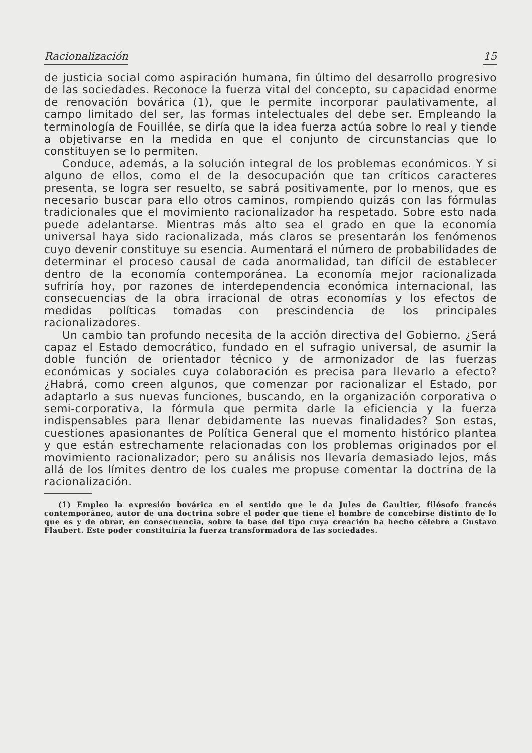Racionalización 15
de justicia social como aspiración humana, fin último del desarrollo progresivo de las sociedades. Reconoce la fuerza vital del concepto, su capacidad enorme de renovación bovárica (1), que le permite incorporar paulativamente, al campo limitado del ser, las formas intelectuales del debe ser. Empleando la terminología de Fouillée, se diría que la idea fuerza actúa sobre lo real y tiende a objetivarse en la medida en que el conjunto de circunstancias que lo constituyen se lo permiten.
Conduce, además, a la solución integral de los problemas económicos. Y si alguno de ellos, como el de la desocupación que tan críticos caracteres presenta, se logra ser resuelto, se sabrá positivamente, por lo menos, que es necesario buscar para ello otros caminos, rompiendo quizás con las fórmulas tradicionales que el movimiento racionalizador ha respetado. Sobre esto nada puede adelantarse. Mientras más alto sea el grado en que la economía universal haya sido racionalizada, más claros se presentarán los fenómenos cuyo devenir constituye su esencia. Aumentará el número de probabilidades de determinar el proceso causal de cada anormalidad, tan difícil de establecer dentro de la economía contemporánea. La economía mejor racionalizada sufriría hoy, por razones de interdependencia económica internacional, las consecuencias de la obra irracional de otras economías y los efectos de medidas políticas tomadas con prescindencia de los principales racionalizadores.
Un cambio tan profundo necesita de la acción directiva del Gobierno. ¿Será capaz el Estado democrático, fundado en el sufragio universal, de asumir la doble función de orientador técnico y de armonizador de las fuerzas económicas y sociales cuya colaboración es precisa para llevarlo a efecto? ¿Habrá, como creen algunos, que comenzar por racionalizar el Estado, por adaptarlo a sus nuevas funciones, buscando, en la organización corporativa o semi-corporativa, la fórmula que permita darle la eficiencia y la fuerza indispensables para llenar debidamente las nuevas finalidades? Son estas, cuestiones apasionantes de Política General que el momento histórico plantea y que están estrechamente relacionadas con los problemas originados por el movimiento racionalizador; pero su análisis nos llevaría demasiado lejos, más allá de los límites dentro de los cuales me propuse comentar la doctrina de la racionalización.
(1) Empleo la expresión bovárica en el sentido que le da Jules de Gaultier, filósofo francés contemporáneo, autor de una doctrina sobre el poder que tiene el hombre de concebirse distinto de lo que es y de obrar, en consecuencia, sobre la base del tipo cuya creación ha hecho célebre a Gustavo Flaubert. Este poder constituiría la fuerza transformadora de las sociedades.